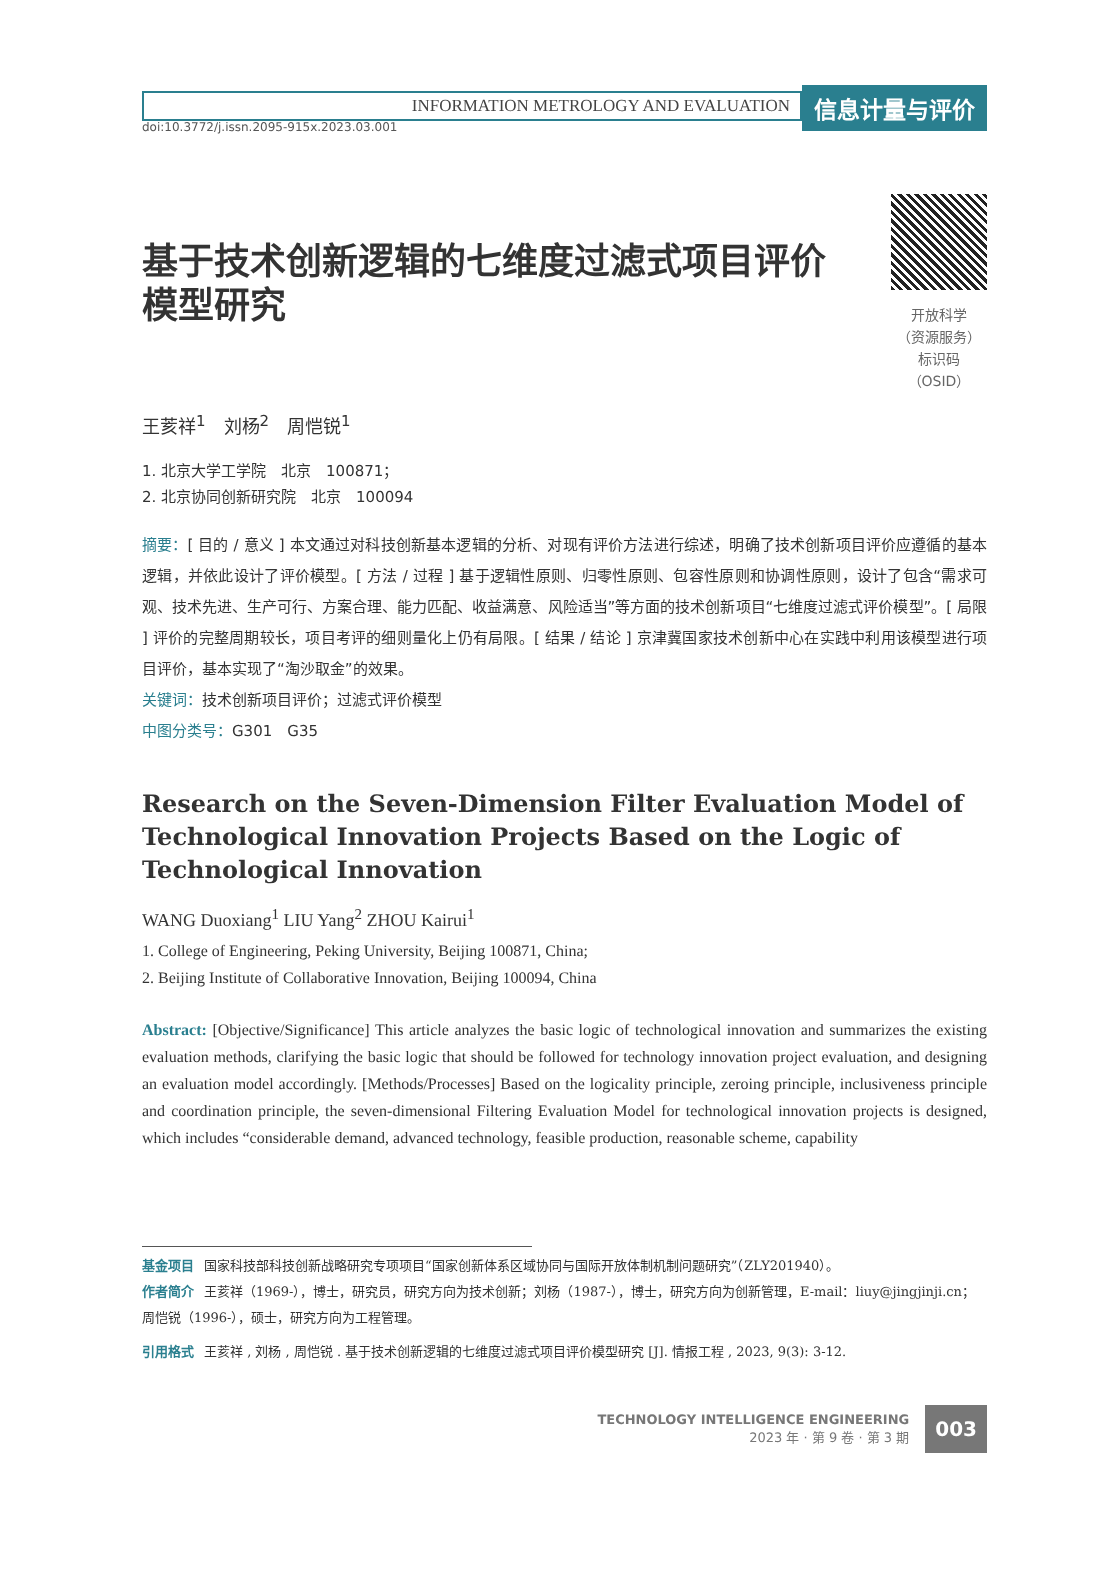INFORMATION METROLOGY AND EVALUATION
信息计量与评价
doi:10.3772/j.issn.2095-915x.2023.03.001
基于技术创新逻辑的七维度过滤式项目评价模型研究
开放科学
（资源服务）
标识码
（OSID）
王荄祥<sup>1</sup>　刘杨<sup>2</sup>　周恺锐<sup>1</sup>
1. 北京大学工学院　北京　100871；
2. 北京协同创新研究院　北京　100094
摘要：[ 目的 / 意义 ] 本文通过对科技创新基本逻辑的分析、对现有评价方法进行综述，明确了技术创新项目评价应遵循的基本逻辑，并依此设计了评价模型。[ 方法 / 过程 ] 基于逻辑性原则、归零性原则、包容性原则和协调性原则，设计了包含“需求可观、技术先进、生产可行、方案合理、能力匹配、收益满意、风险适当”等方面的技术创新项目“七维度过滤式评价模型”。[ 局限 ] 评价的完整周期较长，项目考评的细则量化上仍有局限。[ 结果 / 结论 ] 京津冀国家技术创新中心在实践中利用该模型进行项目评价，基本实现了“淘沙取金”的效果。
关键词：技术创新项目评价；过滤式评价模型
中图分类号：G301　G35
Research on the Seven-Dimension Filter Evaluation Model of Technological Innovation Projects Based on the Logic of Technological Innovation
WANG Duoxiang<sup>1</sup> LIU Yang<sup>2</sup> ZHOU Kairui<sup>1</sup>
1. College of Engineering, Peking University, Beijing 100871, China;
2. Beijing Institute of Collaborative Innovation, Beijing 100094, China
Abstract: [Objective/Significance] This article analyzes the basic logic of technological innovation and summarizes the existing evaluation methods, clarifying the basic logic that should be followed for technology innovation project evaluation, and designing an evaluation model accordingly. [Methods/Processes] Based on the logicality principle, zeroing principle, inclusiveness principle and coordination principle, the seven-dimensional Filtering Evaluation Model for technological innovation projects is designed, which includes “considerable demand, advanced technology, feasible production, reasonable scheme, capability
基金项目 国家科技部科技创新战略研究专项项目“国家创新体系区域协同与国际开放体制机制问题研究”（ZLY201940）。
作者简介 王荄祥（1969-），博士，研究员，研究方向为技术创新；刘杨（1987-），博士，研究方向为创新管理，E-mail：liuy@jingjinji.cn；周恺锐（1996-），硕士，研究方向为工程管理。
引用格式 王荄祥 , 刘杨 , 周恺锐 . 基于技术创新逻辑的七维度过滤式项目评价模型研究 [J]. 情报工程 , 2023, 9(3): 3-12.
TECHNOLOGY INTELLIGENCE ENGINEERING
2023 年 · 第 9 卷 · 第 3 期
003